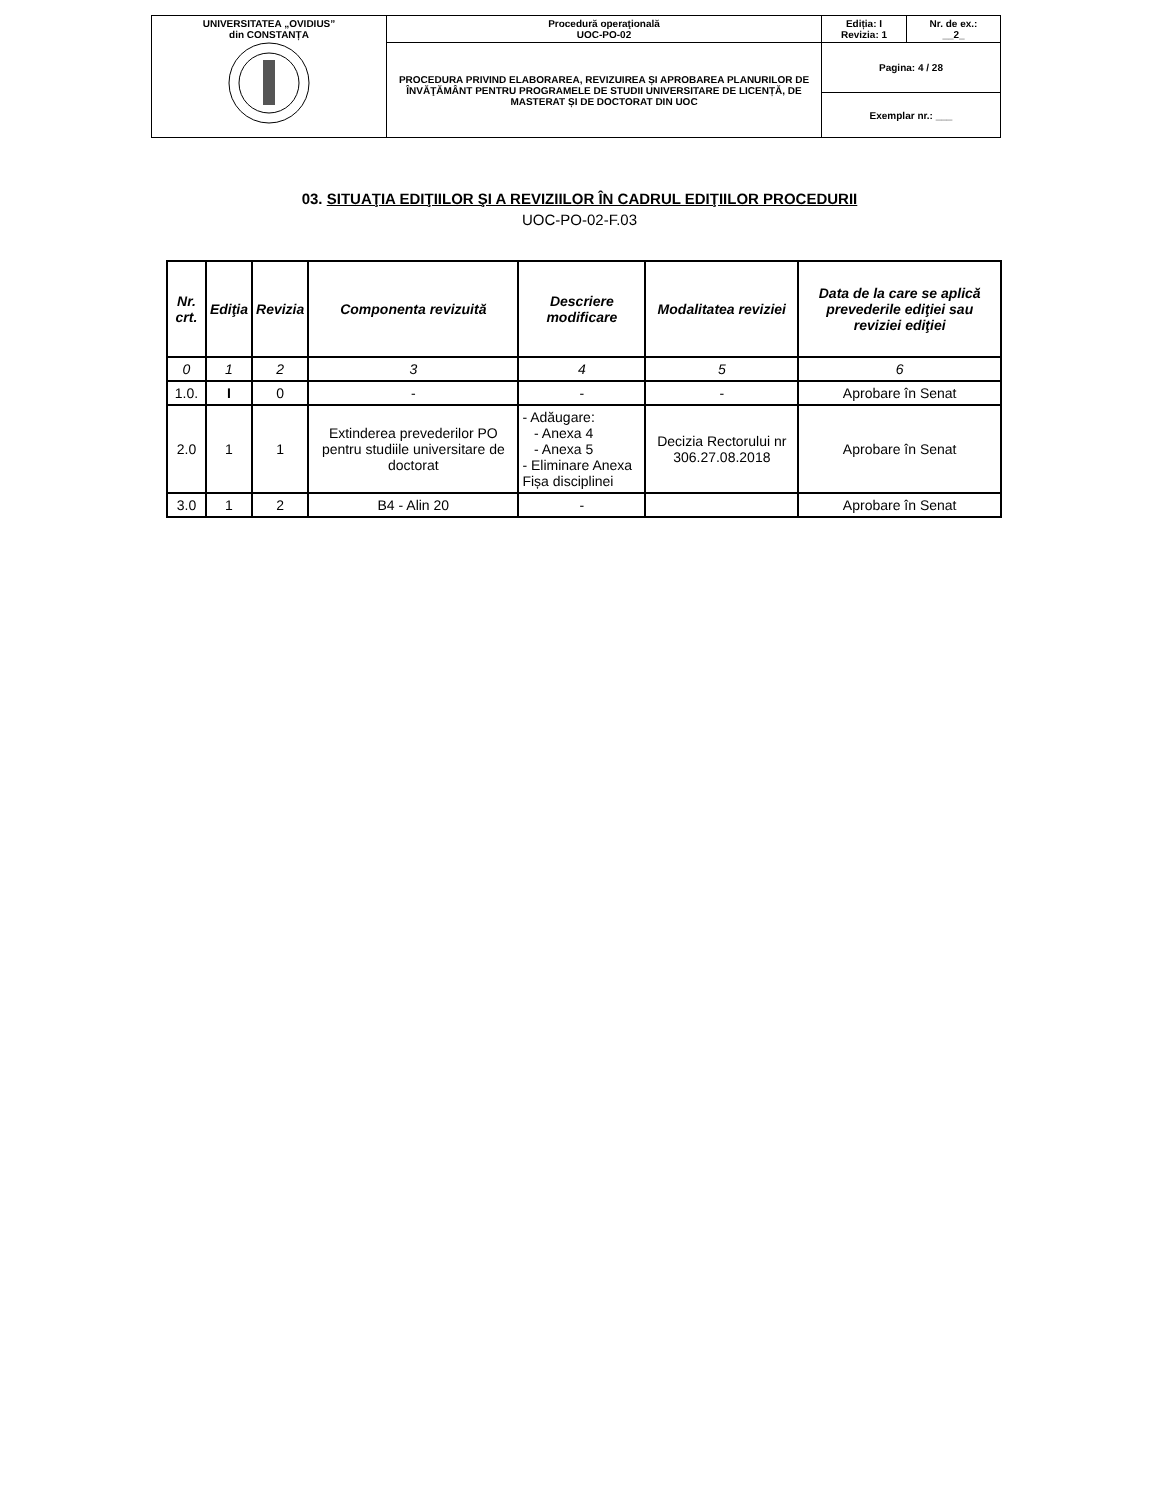| UNIVERSITATEA „OVIDIUS” din CONSTANȚA | Procedură operaţională UOC-PO-02 | Ediția: I Revizia: 1 | Nr. de ex.: __2_ |
| | PROCEDURA PRIVIND ELABORAREA, REVIZUIREA ȘI APROBAREA PLANURILOR DE ÎNVĂŢĂMÂNT PENTRU PROGRAMELE DE STUDII UNIVERSITARE DE LICENȚĂ, DE MASTERAT ȘI DE DOCTORAT DIN UOC | Pagina: 4 / 28 | |
| | | Exemplar nr.: ___ | |
03. SITUAŢIA EDIŢIILOR ŞI A REVIZIILOR ÎN CADRUL EDIŢIILOR PROCEDURII
UOC-PO-02-F.03
| Nr. crt. | Ediţia | Revizia | Componenta revizuită | Descriere modificare | Modalitatea reviziei | Data de la care se aplică prevederile ediţiei sau reviziei ediţiei |
| --- | --- | --- | --- | --- | --- | --- |
| 0 | 1 | 2 | 3 | 4 | 5 | 6 |
| 1.0. | I | 0 | - | - | - | Aprobare în Senat |
| 2.0 | 1 | 1 | Extinderea prevederilor PO pentru studiile universitare de doctorat | - Adăugare: - Anexa 4 - Anexa 5 - Eliminare Anexa Fișa disciplinei | Decizia Rectorului nr 306.27.08.2018 | Aprobare în Senat |
| 3.0 | 1 | 2 | B4 - Alin 20 | - | | Aprobare în Senat |